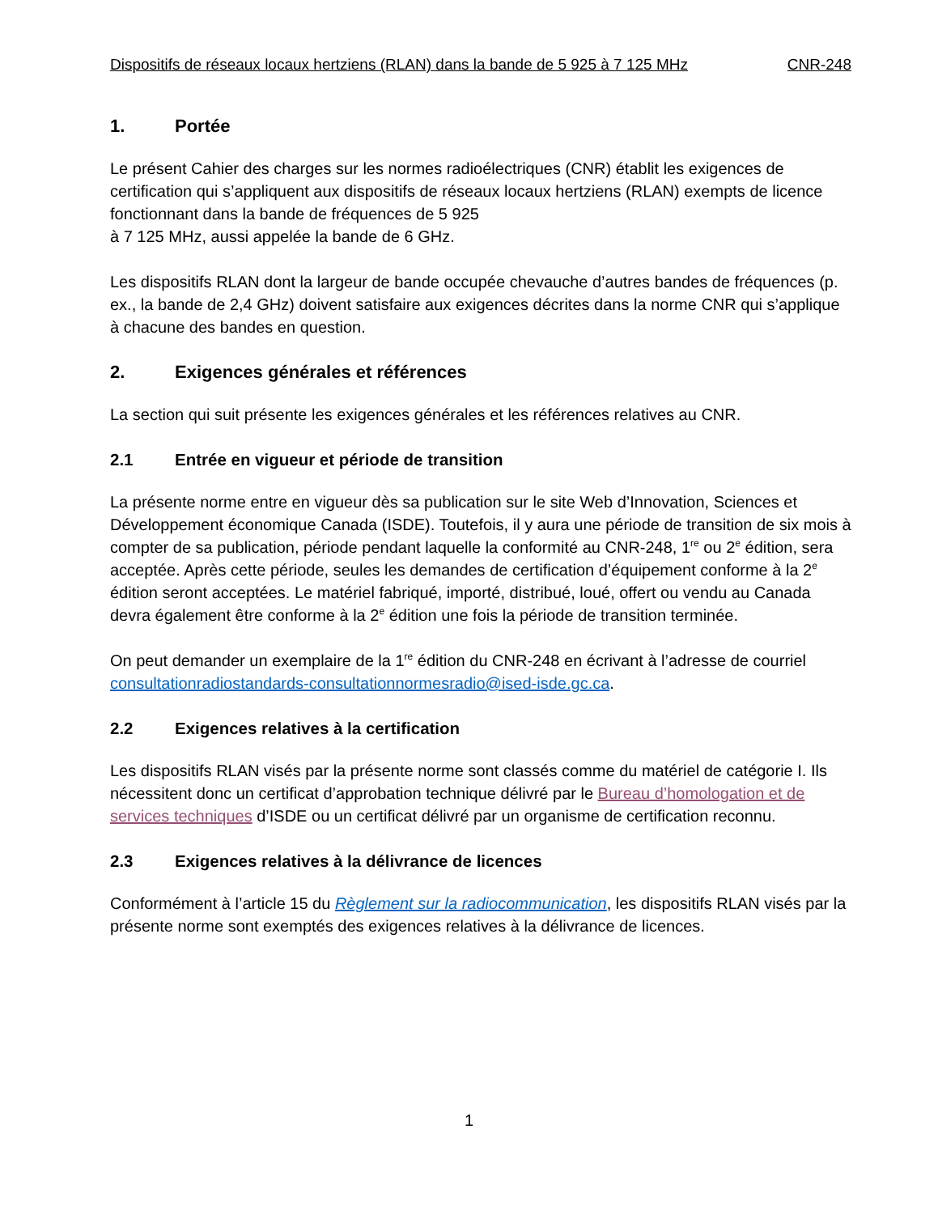Dispositifs de réseaux locaux hertziens (RLAN) dans la bande de 5 925 à 7 125 MHz CNR-248
1. Portée
Le présent Cahier des charges sur les normes radioélectriques (CNR) établit les exigences de certification qui s’appliquent aux dispositifs de réseaux locaux hertziens (RLAN) exempts de licence fonctionnant dans la bande de fréquences de 5 925
à 7 125 MHz, aussi appelée la bande de 6 GHz.
Les dispositifs RLAN dont la largeur de bande occupée chevauche d’autres bandes de fréquences (p. ex., la bande de 2,4 GHz) doivent satisfaire aux exigences décrites dans la norme CNR qui s’applique à chacune des bandes en question.
2. Exigences générales et références
La section qui suit présente les exigences générales et les références relatives au CNR.
2.1 Entrée en vigueur et période de transition
La présente norme entre en vigueur dès sa publication sur le site Web d’Innovation, Sciences et Développement économique Canada (ISDE). Toutefois, il y aura une période de transition de six mois à compter de sa publication, période pendant laquelle la conformité au CNR-248, 1<sup>re</sup> ou 2<sup>e</sup> édition, sera acceptée. Après cette période, seules les demandes de certification d’équipement conforme à la 2<sup>e</sup> édition seront acceptées. Le matériel fabriqué, importé, distribué, loué, offert ou vendu au Canada devra également être conforme à la 2<sup>e</sup> édition une fois la période de transition terminée.
On peut demander un exemplaire de la 1<sup>re</sup> édition du CNR-248 en écrivant à l’adresse de courriel consultationradiostandards-consultationnormesradio@ised-isde.gc.ca.
2.2 Exigences relatives à la certification
Les dispositifs RLAN visés par la présente norme sont classés comme du matériel de catégorie I. Ils nécessitent donc un certificat d’approbation technique délivré par le Bureau d’homologation et de services techniques d’ISDE ou un certificat délivré par un organisme de certification reconnu.
2.3 Exigences relatives à la délivrance de licences
Conformément à l’article 15 du Règlement sur la radiocommunication, les dispositifs RLAN visés par la présente norme sont exemptés des exigences relatives à la délivrance de licences.
1